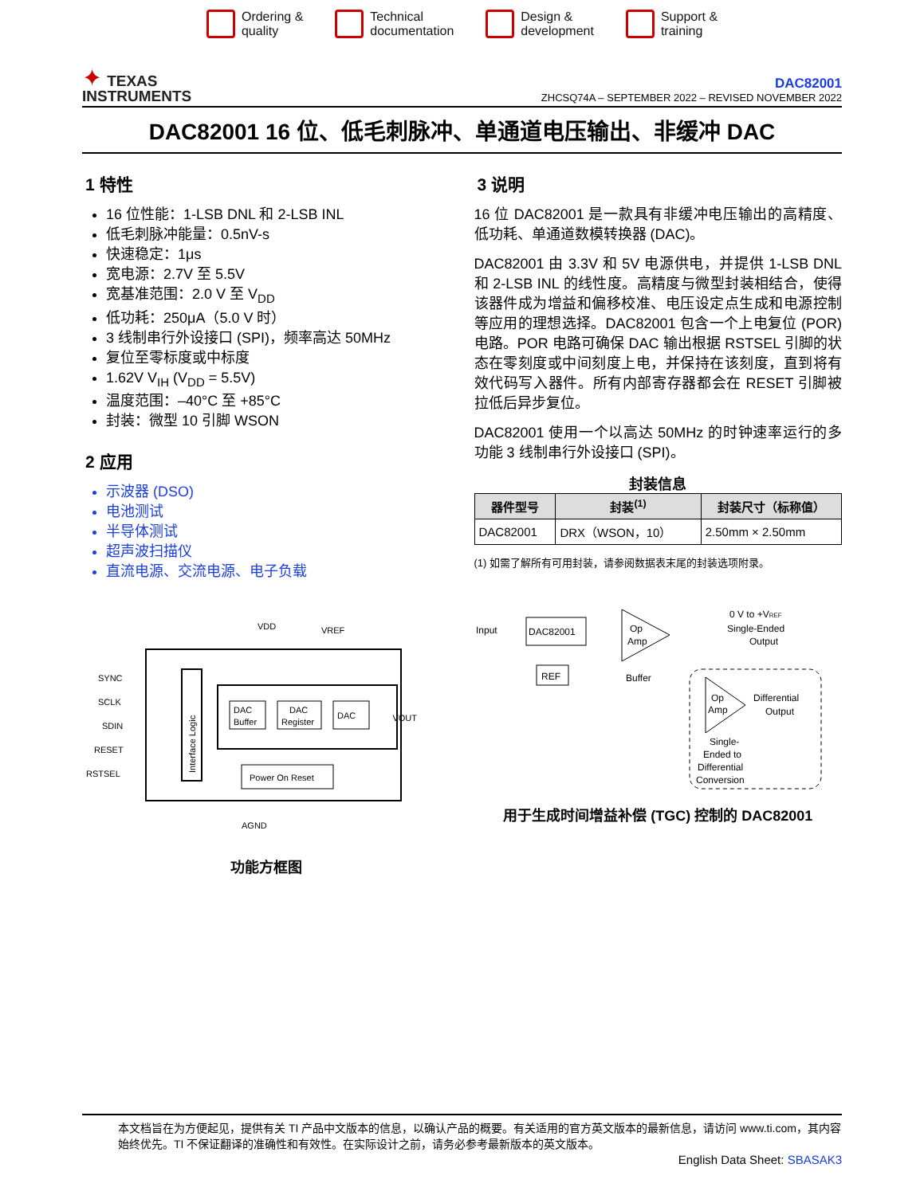Ordering &
quality
Technical
documentation
Design &
development
Support &
training
✦ TEXAS
INSTRUMENTS
DAC82001
ZHCSQ74A – SEPTEMBER 2022 – REVISED NOVEMBER 2022
DAC82001 16 位、低毛刺脉冲、单通道电压输出、非缓冲 DAC
1 特性
16 位性能：1-LSB DNL 和 2-LSB INL
低毛刺脉冲能量：0.5nV-s
快速稳定：1μs
宽电源：2.7V 至 5.5V
宽基准范围：2.0 V 至 V<sub>DD</sub>
低功耗：250μA（5.0 V 时）
3 线制串行外设接口 (SPI)，频率高达 50MHz
复位至零标度或中标度
1.62V V<sub>IH</sub> (V<sub>DD</sub> = 5.5V)
温度范围：–40°C 至 +85°C
封装：微型 10 引脚 WSON
2 应用
示波器 (DSO)
电池测试
半导体测试
超声波扫描仪
直流电源、交流电源、电子负载
VDD
VREF
Interface Logic
DAC
Buffer
DAC
Register
DAC
Power On Reset
SYNC
SCLK
SDIN
RESET
RSTSEL
VOUT
AGND
功能方框图
3 说明
16 位 DAC82001 是一款具有非缓冲电压输出的高精度、低功耗、单通道数模转换器 (DAC)。
DAC82001 由 3.3V 和 5V 电源供电，并提供 1-LSB DNL 和 2-LSB INL 的线性度。高精度与微型封装相结合，使得该器件成为增益和偏移校准、电压设定点生成和电源控制等应用的理想选择。DAC82001 包含一个上电复位 (POR) 电路。POR 电路可确保 DAC 输出根据 RSTSEL 引脚的状态在零刻度或中间刻度上电，并保持在该刻度，直到将有效代码写入器件。所有内部寄存器都会在 RESET 引脚被拉低后异步复位。
DAC82001 使用一个以高达 50MHz 的时钟速率运行的多功能 3 线制串行外设接口 (SPI)。
封装信息
| 器件型号 | 封装<sup>(1)</sup> | 封装尺寸（标称值） |
| --- | --- | --- |
| DAC82001 | DRX（WSON，10） | 2.50mm × 2.50mm |
(1) 如需了解所有可用封装，请参阅数据表末尾的封装选项附录。
Input
DAC82001
REF
Op
Amp
Buffer
0 V to +VREF
Single-Ended
Output
Op
Amp
Differential
Output
Single-
Ended to
Differential
Conversion
用于生成时间增益补偿 (TGC) 控制的 DAC82001
本文档旨在为方便起见，提供有关 TI 产品中文版本的信息，以确认产品的概要。有关适用的官方英文版本的最新信息，请访问 www.ti.com，其内容始终优先。TI 不保证翻译的准确性和有效性。在实际设计之前，请务必参考最新版本的英文版本。
English Data Sheet: SBASAK3